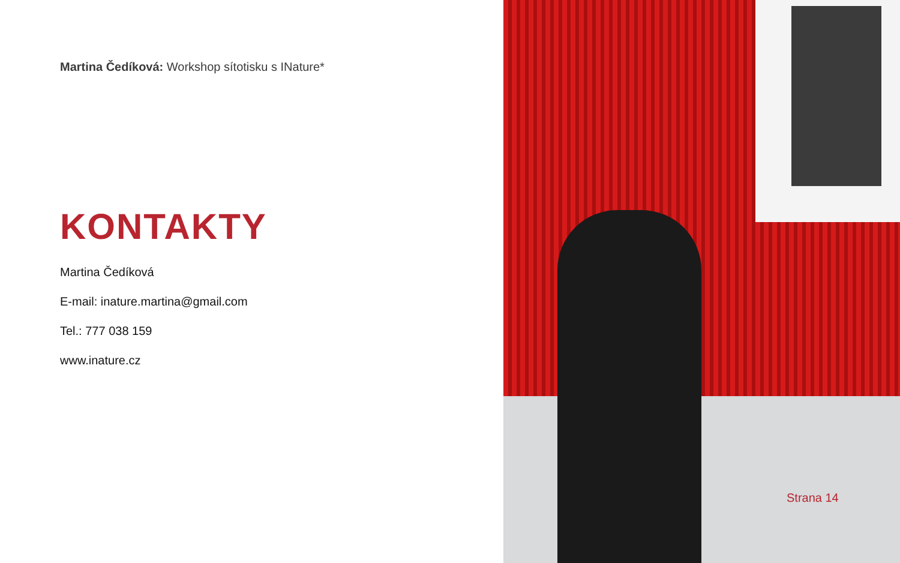Martina Čedíková: Workshop sítotisku s INature*
KONTAKTY
Martina Čedíková
E-mail: inature.martina@gmail.com
Tel.: 777 038 159
www.inature.cz
Strana 14